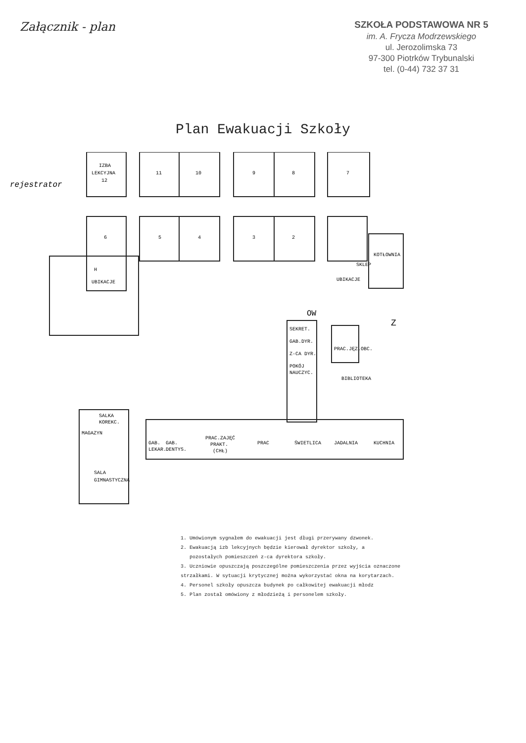Załącznik - plan
SZKOŁA PODSTAWOWA NR 5
im. A. Frycza Modrzewskiego
ul. Jerozolimska 73
97-300 Piotrków Trybunalski
tel. (0-44) 732 37 31
Plan Ewakuacji Szkoły
IZBA
LEKCYJNA
12
11
10
9
8
7
6
5
4
3
2
H
UBIKACJE
SKLEP
KOTŁOWNIA
UBIKACJE
rejestrator
SEKRET.
GAB.DYR.
Z-CA DYR.
POKÓJ
NAUCZYC.
OW
Z
PRAC.JĘZ.OBC.
BIBLIOTEKA
SALKA
KOREKC.
MAGAZYN
GAB.
LEKAR.
GAB.
DENTYS.
PRAC.ZAJĘĆ
PRAKT.
(CHŁ)
PRAC
ŚWIETLICA
JADALNIA
KUCHNIA
SALA
GIMNASTYCZNA
1. Umówionym sygnałem do ewakuacji jest długi przerywany dzwonek.
2. Ewakuacją izb lekcyjnych będzie kierował dyrektor szkoły, a
pozostałych pomieszczeń z-ca dyrektora szkoły.
3. Uczniowie opuszczają poszczególne pomieszczenia przez wyjścia oznaczone strzałkami. W sytuacji krytycznej można wykorzystać okna na korytarzach.
4. Personel szkoły opuszcza budynek po całkowitej ewakuacji młodz
5. Plan został omówiony z młodzieżą i personelem szkoły.